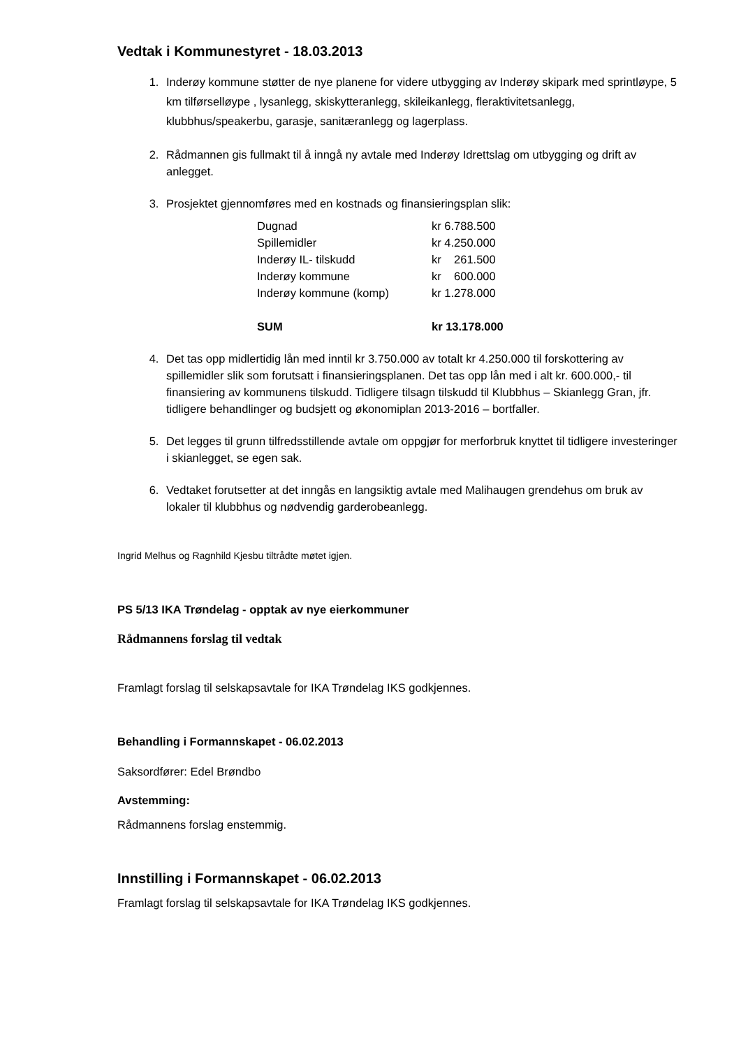Vedtak i Kommunestyret - 18.03.2013
1. Inderøy kommune støtter de nye planene for videre utbygging av Inderøy skipark med sprintløype, 5 km tilførselløype , lysanlegg, skiskytteranlegg, skileikanlegg, fleraktivitetsanlegg, klubbhus/speakerbu, garasje, sanitæranlegg og lagerplass.
2. Rådmannen gis fullmakt til å inngå ny avtale med Inderøy Idrettslag om utbygging og drift av anlegget.
3. Prosjektet gjennomføres med en kostnads og finansieringsplan slik:
| Dugnad | kr 6.788.500 |
| Spillemidler | kr 4.250.000 |
| Inderøy IL- tilskudd | kr 261.500 |
| Inderøy kommune | kr 600.000 |
| Inderøy kommune (komp) | kr 1.278.000 |
| SUM | kr 13.178.000 |
4. Det tas opp midlertidig lån med inntil kr 3.750.000 av totalt kr 4.250.000 til forskottering av spillemidler slik som forutsatt i finansieringsplanen. Det tas opp lån med i alt kr. 600.000,- til finansiering av kommunens tilskudd. Tidligere tilsagn tilskudd til Klubbhus – Skianlegg Gran, jfr. tidligere behandlinger og budsjett og økonomiplan 2013-2016 – bortfaller.
5. Det legges til grunn tilfredsstillende avtale om oppgjør for merforbruk knyttet til tidligere investeringer i skianlegget, se egen sak.
6. Vedtaket forutsetter at det inngås en langsiktig avtale med Malihaugen grendehus om bruk av lokaler til klubbhus og nødvendig garderobeanlegg.
Ingrid Melhus og Ragnhild Kjesbu tiltrådte møtet igjen.
PS 5/13 IKA Trøndelag - opptak av nye eierkommuner
Rådmannens forslag til vedtak
Framlagt forslag til selskapsavtale for IKA Trøndelag IKS godkjennes.
Behandling i Formannskapet - 06.02.2013
Saksordfører: Edel Brøndbo
Avstemming:
Rådmannens forslag enstemmig.
Innstilling i Formannskapet - 06.02.2013
Framlagt forslag til selskapsavtale for IKA Trøndelag IKS godkjennes.